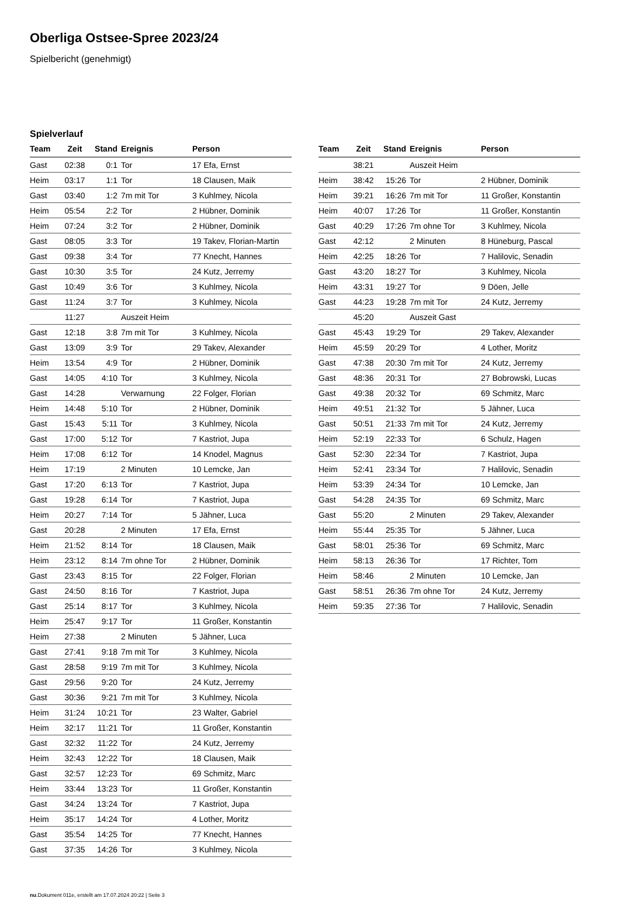Oberliga Ostsee-Spree 2023/24
Spielbericht (genehmigt)
Spielverlauf
| Team | Zeit | Stand | Ereignis | Person |
| --- | --- | --- | --- | --- |
| Gast | 02:38 | 0:1 | Tor | 17 Efa, Ernst |
| Heim | 03:17 | 1:1 | Tor | 18 Clausen, Maik |
| Gast | 03:40 | 1:2 | 7m mit Tor | 3 Kuhlmey, Nicola |
| Heim | 05:54 | 2:2 | Tor | 2 Hübner, Dominik |
| Heim | 07:24 | 3:2 | Tor | 2 Hübner, Dominik |
| Gast | 08:05 | 3:3 | Tor | 19 Takev, Florian-Martin |
| Gast | 09:38 | 3:4 | Tor | 77 Knecht, Hannes |
| Gast | 10:30 | 3:5 | Tor | 24 Kutz, Jerremy |
| Gast | 10:49 | 3:6 | Tor | 3 Kuhlmey, Nicola |
| Gast | 11:24 | 3:7 | Tor | 3 Kuhlmey, Nicola |
| | 11:27 | | Auszeit Heim | |
| Gast | 12:18 | 3:8 | 7m mit Tor | 3 Kuhlmey, Nicola |
| Gast | 13:09 | 3:9 | Tor | 29 Takev, Alexander |
| Heim | 13:54 | 4:9 | Tor | 2 Hübner, Dominik |
| Gast | 14:05 | 4:10 | Tor | 3 Kuhlmey, Nicola |
| Gast | 14:28 | | Verwarnung | 22 Folger, Florian |
| Heim | 14:48 | 5:10 | Tor | 2 Hübner, Dominik |
| Gast | 15:43 | 5:11 | Tor | 3 Kuhlmey, Nicola |
| Gast | 17:00 | 5:12 | Tor | 7 Kastriot, Jupa |
| Heim | 17:08 | 6:12 | Tor | 14 Knodel, Magnus |
| Heim | 17:19 | | 2 Minuten | 10 Lemcke, Jan |
| Gast | 17:20 | 6:13 | Tor | 7 Kastriot, Jupa |
| Gast | 19:28 | 6:14 | Tor | 7 Kastriot, Jupa |
| Heim | 20:27 | 7:14 | Tor | 5 Jähner, Luca |
| Gast | 20:28 | | 2 Minuten | 17 Efa, Ernst |
| Heim | 21:52 | 8:14 | Tor | 18 Clausen, Maik |
| Heim | 23:12 | 8:14 | 7m ohne Tor | 2 Hübner, Dominik |
| Gast | 23:43 | 8:15 | Tor | 22 Folger, Florian |
| Gast | 24:50 | 8:16 | Tor | 7 Kastriot, Jupa |
| Gast | 25:14 | 8:17 | Tor | 3 Kuhlmey, Nicola |
| Heim | 25:47 | 9:17 | Tor | 11 Großer, Konstantin |
| Heim | 27:38 | | 2 Minuten | 5 Jähner, Luca |
| Gast | 27:41 | 9:18 | 7m mit Tor | 3 Kuhlmey, Nicola |
| Gast | 28:58 | 9:19 | 7m mit Tor | 3 Kuhlmey, Nicola |
| Gast | 29:56 | 9:20 | Tor | 24 Kutz, Jerremy |
| Gast | 30:36 | 9:21 | 7m mit Tor | 3 Kuhlmey, Nicola |
| Heim | 31:24 | 10:21 | Tor | 23 Walter, Gabriel |
| Heim | 32:17 | 11:21 | Tor | 11 Großer, Konstantin |
| Gast | 32:32 | 11:22 | Tor | 24 Kutz, Jerremy |
| Heim | 32:43 | 12:22 | Tor | 18 Clausen, Maik |
| Gast | 32:57 | 12:23 | Tor | 69 Schmitz, Marc |
| Heim | 33:44 | 13:23 | Tor | 11 Großer, Konstantin |
| Gast | 34:24 | 13:24 | Tor | 7 Kastriot, Jupa |
| Heim | 35:17 | 14:24 | Tor | 4 Lother, Moritz |
| Gast | 35:54 | 14:25 | Tor | 77 Knecht, Hannes |
| Gast | 37:35 | 14:26 | Tor | 3 Kuhlmey, Nicola |
| Team | Zeit | Stand | Ereignis | Person |
| --- | --- | --- | --- | --- |
| | 38:21 | | Auszeit Heim | |
| Heim | 38:42 | 15:26 | Tor | 2 Hübner, Dominik |
| Heim | 39:21 | 16:26 | 7m mit Tor | 11 Großer, Konstantin |
| Heim | 40:07 | 17:26 | Tor | 11 Großer, Konstantin |
| Gast | 40:29 | 17:26 | 7m ohne Tor | 3 Kuhlmey, Nicola |
| Gast | 42:12 | | 2 Minuten | 8 Hüneburg, Pascal |
| Heim | 42:25 | 18:26 | Tor | 7 Halilovic, Senadin |
| Gast | 43:20 | 18:27 | Tor | 3 Kuhlmey, Nicola |
| Heim | 43:31 | 19:27 | Tor | 9 Döen, Jelle |
| Gast | 44:23 | 19:28 | 7m mit Tor | 24 Kutz, Jerremy |
| | 45:20 | | Auszeit Gast | |
| Gast | 45:43 | 19:29 | Tor | 29 Takev, Alexander |
| Heim | 45:59 | 20:29 | Tor | 4 Lother, Moritz |
| Gast | 47:38 | 20:30 | 7m mit Tor | 24 Kutz, Jerremy |
| Gast | 48:36 | 20:31 | Tor | 27 Bobrowski, Lucas |
| Gast | 49:38 | 20:32 | Tor | 69 Schmitz, Marc |
| Heim | 49:51 | 21:32 | Tor | 5 Jähner, Luca |
| Gast | 50:51 | 21:33 | 7m mit Tor | 24 Kutz, Jerremy |
| Heim | 52:19 | 22:33 | Tor | 6 Schulz, Hagen |
| Gast | 52:30 | 22:34 | Tor | 7 Kastriot, Jupa |
| Heim | 52:41 | 23:34 | Tor | 7 Halilovic, Senadin |
| Heim | 53:39 | 24:34 | Tor | 10 Lemcke, Jan |
| Gast | 54:28 | 24:35 | Tor | 69 Schmitz, Marc |
| Gast | 55:20 | | 2 Minuten | 29 Takev, Alexander |
| Heim | 55:44 | 25:35 | Tor | 5 Jähner, Luca |
| Gast | 58:01 | 25:36 | Tor | 69 Schmitz, Marc |
| Heim | 58:13 | 26:36 | Tor | 17 Richter, Tom |
| Heim | 58:46 | | 2 Minuten | 10 Lemcke, Jan |
| Gast | 58:51 | 26:36 | 7m ohne Tor | 24 Kutz, Jerremy |
| Heim | 59:35 | 27:36 | Tor | 7 Halilovic, Senadin |
nu.Dokument 011e, erstellt am 17.07.2024 20:22 | Seite 3